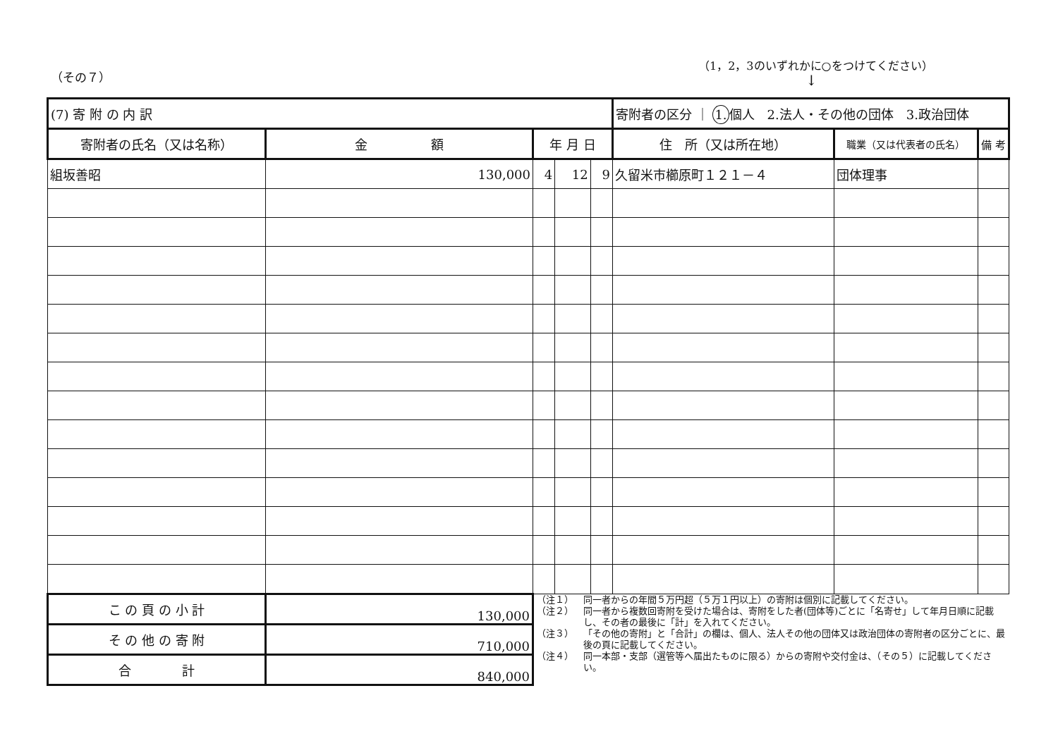（その７）
（1，2，3のいずれかに○をつけてください）
↓
| (7) 寄 附 の 内 訳 | | | | | 寄附者の区分 ｜ 1. 個人 2.法人・その他の団体 3.政治団体 | | |
| 寄附者の氏名（又は名称） | 金 額 | 年 月 日 | | | 住 所（又は所在地） | 職業（又は代表者の氏名） | 備 考 |
| 組坂善昭 | 130,000 | 4 | 12 | 9 | 久留米市櫛原町１２１－４ | 団体理事 | |
| こ の 頁 の 小 計 | 130,000 | （注１） 同一者からの年間５万円超（５万１円以上）の寄附は個別に記載してください。 （注２） 同一者から複数回寄附を受けた場合は、寄附をした者(団体等)ごとに「名寄せ」して年月日順に記載し、その者の最後に「計」を入れてください。 （注３） 「その他の寄附」と「合計」の欄は、個人、法人その他の団体又は政治団体の寄附者の区分ごとに、最後の頁に記載してください。 （注４） 同一本部・支部（選管等へ届出たものに限る）からの寄附や交付金は、（その５）に記載してください。 | | | | | |
| そ の 他 の 寄 附 | 710,000 | | | | | | |
| 合 計 | 840,000 | | | | | | |